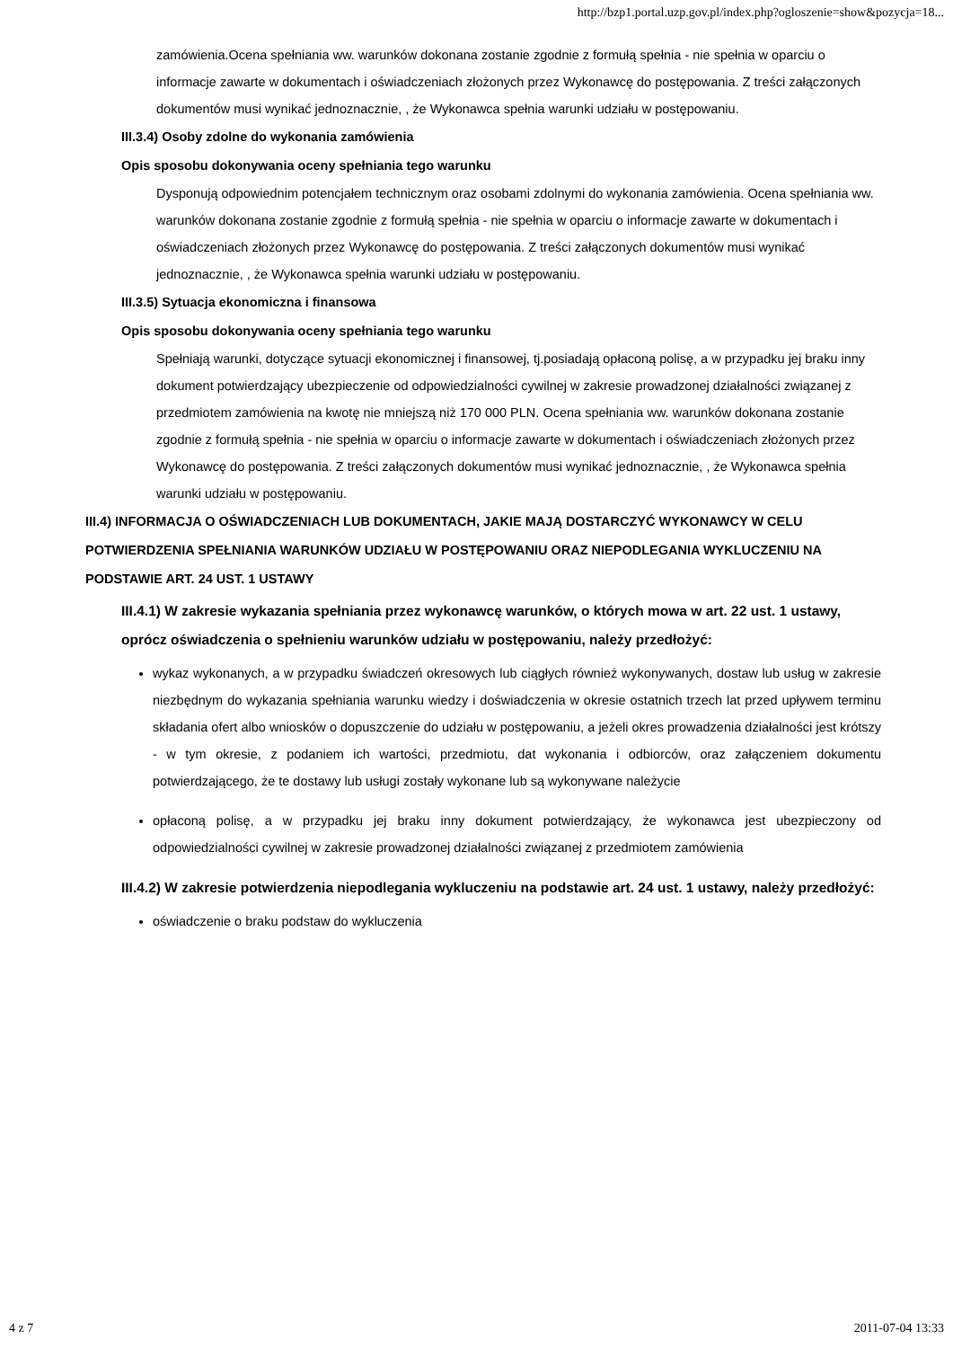http://bzp1.portal.uzp.gov.pl/index.php?ogloszenie=show&pozycja=18...
zamówienia.Ocena spełniania ww. warunków dokonana zostanie zgodnie z formułą spełnia - nie spełnia w oparciu o informacje zawarte w dokumentach i oświadczeniach złożonych przez Wykonawcę do postępowania. Z treści załączonych dokumentów musi wynikać jednoznacznie, , że Wykonawca spełnia warunki udziału w postępowaniu.
III.3.4) Osoby zdolne do wykonania zamówienia
Opis sposobu dokonywania oceny spełniania tego warunku
Dysponują odpowiednim potencjałem technicznym oraz osobami zdolnymi do wykonania zamówienia. Ocena spełniania ww. warunków dokonana zostanie zgodnie z formułą spełnia - nie spełnia w oparciu o informacje zawarte w dokumentach i oświadczeniach złożonych przez Wykonawcę do postępowania. Z treści załączonych dokumentów musi wynikać jednoznacznie, , że Wykonawca spełnia warunki udziału w postępowaniu.
III.3.5) Sytuacja ekonomiczna i finansowa
Opis sposobu dokonywania oceny spełniania tego warunku
Spełniają warunki, dotyczące sytuacji ekonomicznej i finansowej, tj.posiadają opłaconą polisę, a w przypadku jej braku inny dokument potwierdzający ubezpieczenie od odpowiedzialności cywilnej w zakresie prowadzonej działalności związanej z przedmiotem zamówienia na kwotę nie mniejszą niż 170 000 PLN. Ocena spełniania ww. warunków dokonana zostanie zgodnie z formułą spełnia - nie spełnia w oparciu o informacje zawarte w dokumentach i oświadczeniach złożonych przez Wykonawcę do postępowania. Z treści załączonych dokumentów musi wynikać jednoznacznie, , że Wykonawca spełnia warunki udziału w postępowaniu.
III.4) INFORMACJA O OŚWIADCZENIACH LUB DOKUMENTACH, JAKIE MAJĄ DOSTARCZYĆ WYKONAWCY W CELU POTWIERDZENIA SPEŁNIANIA WARUNKÓW UDZIAŁU W POSTĘPOWANIU ORAZ NIEPODLEGANIA WYKLUCZENIU NA PODSTAWIE ART. 24 UST. 1 USTAWY
III.4.1) W zakresie wykazania spełniania przez wykonawcę warunków, o których mowa w art. 22 ust. 1 ustawy, oprócz oświadczenia o spełnieniu warunków udziału w postępowaniu, należy przedłożyć:
wykaz wykonanych, a w przypadku świadczeń okresowych lub ciągłych również wykonywanych, dostaw lub usług w zakresie niezbędnym do wykazania spełniania warunku wiedzy i doświadczenia w okresie ostatnich trzech lat przed upływem terminu składania ofert albo wniosków o dopuszczenie do udziału w postępowaniu, a jeżeli okres prowadzenia działalności jest krótszy - w tym okresie, z podaniem ich wartości, przedmiotu, dat wykonania i odbiorców, oraz załączeniem dokumentu potwierdzającego, że te dostawy lub usługi zostały wykonane lub są wykonywane należycie
opłaconą polisę, a w przypadku jej braku inny dokument potwierdzający, że wykonawca jest ubezpieczony od odpowiedzialności cywilnej w zakresie prowadzonej działalności związanej z przedmiotem zamówienia
III.4.2) W zakresie potwierdzenia niepodlegania wykluczeniu na podstawie art. 24 ust. 1 ustawy, należy przedłożyć:
oświadczenie o braku podstaw do wykluczenia
4 z 7 2011-07-04 13:33